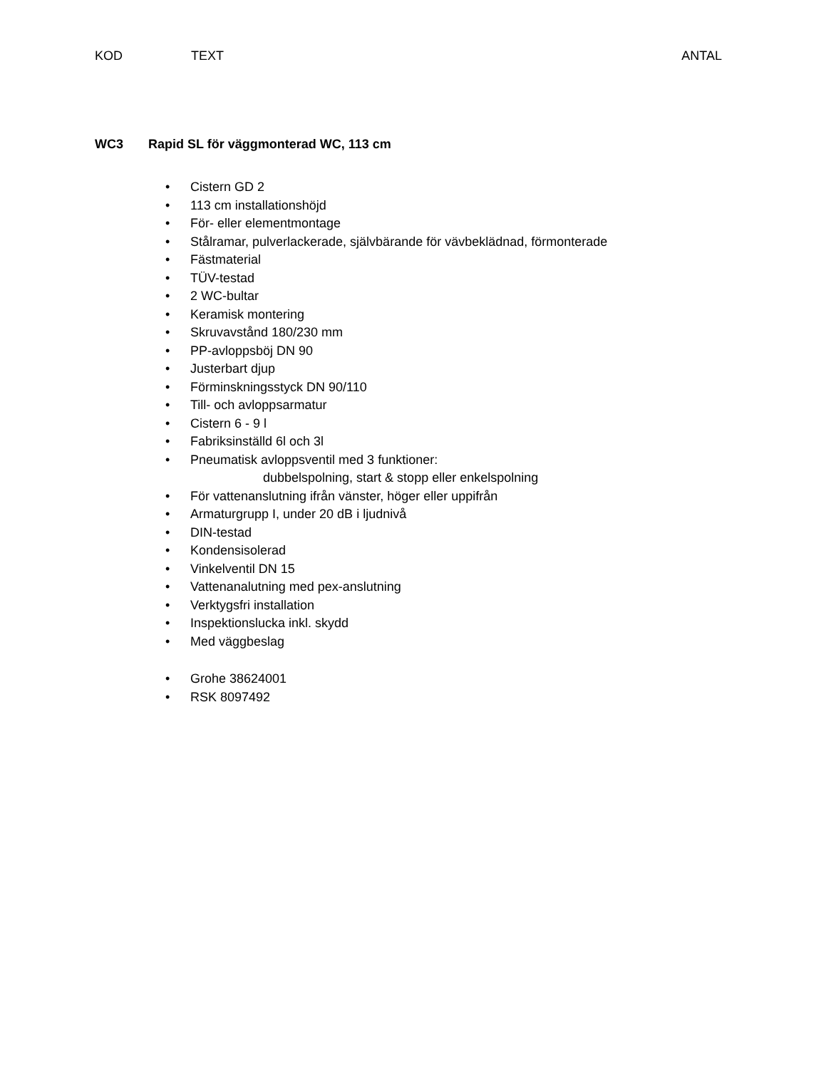KOD TEXT ANTAL
WC3 Rapid SL för väggmonterad WC, 113 cm
• Cistern GD 2
• 113 cm installationshöjd
• För- eller elementmontage
• Stålramar, pulverlackerade, självbärande för vävbeklädnad, förmonterade
• Fästmaterial
• TÜV-testad
• 2 WC-bultar
• Keramisk montering
• Skruvavstånd 180/230 mm
• PP-avloppsböj DN 90
• Justerbart djup
• Förminskningsstyck DN 90/110
• Till- och avloppsarmatur
• Cistern 6 - 9 l
• Fabriksinställd 6l och 3l
• Pneumatisk avloppsventil med 3 funktioner:
dubbelspolning, start & stopp eller enkelspolning
• För vattenanslutning ifrån vänster, höger eller uppifrån
• Armaturgrupp I, under 20 dB i ljudnivå
• DIN-testad
• Kondensisolerad
• Vinkelventil DN 15
• Vattenanalutning med pex-anslutning
• Verktygsfri installation
• Inspektionslucka inkl. skydd
• Med väggbeslag
• Grohe 38624001
• RSK 8097492